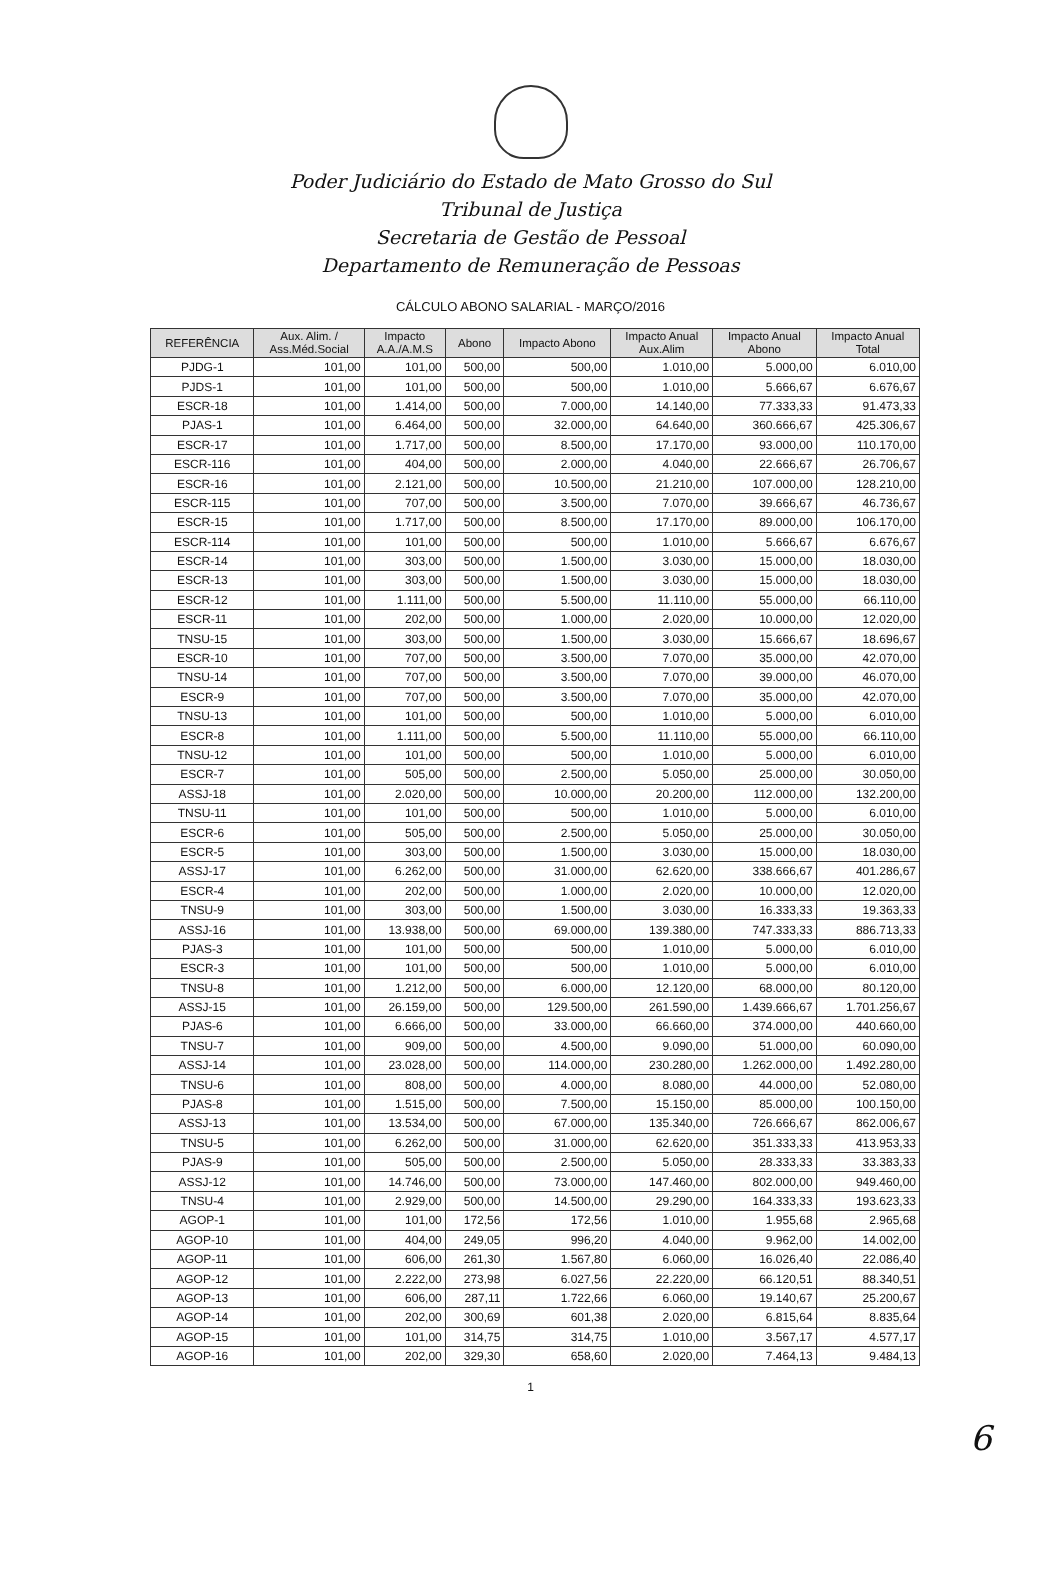Poder Judiciário do Estado de Mato Grosso do Sul
Tribunal de Justiça
Secretaria de Gestão de Pessoal
Departamento de Remuneração de Pessoas
CÁLCULO ABONO SALARIAL - MARÇO/2016
| REFERÊNCIA | Aux. Alim. / Ass.Méd.Social | Impacto A.A./A.M.S | Abono | Impacto Abono | Impacto Anual Aux.Alim | Impacto Anual Abono | Impacto Anual Total |
| --- | --- | --- | --- | --- | --- | --- | --- |
| PJDG-1 | 101,00 | 101,00 | 500,00 | 500,00 | 1.010,00 | 5.000,00 | 6.010,00 |
| PJDS-1 | 101,00 | 101,00 | 500,00 | 500,00 | 1.010,00 | 5.666,67 | 6.676,67 |
| ESCR-18 | 101,00 | 1.414,00 | 500,00 | 7.000,00 | 14.140,00 | 77.333,33 | 91.473,33 |
| PJAS-1 | 101,00 | 6.464,00 | 500,00 | 32.000,00 | 64.640,00 | 360.666,67 | 425.306,67 |
| ESCR-17 | 101,00 | 1.717,00 | 500,00 | 8.500,00 | 17.170,00 | 93.000,00 | 110.170,00 |
| ESCR-116 | 101,00 | 404,00 | 500,00 | 2.000,00 | 4.040,00 | 22.666,67 | 26.706,67 |
| ESCR-16 | 101,00 | 2.121,00 | 500,00 | 10.500,00 | 21.210,00 | 107.000,00 | 128.210,00 |
| ESCR-115 | 101,00 | 707,00 | 500,00 | 3.500,00 | 7.070,00 | 39.666,67 | 46.736,67 |
| ESCR-15 | 101,00 | 1.717,00 | 500,00 | 8.500,00 | 17.170,00 | 89.000,00 | 106.170,00 |
| ESCR-114 | 101,00 | 101,00 | 500,00 | 500,00 | 1.010,00 | 5.666,67 | 6.676,67 |
| ESCR-14 | 101,00 | 303,00 | 500,00 | 1.500,00 | 3.030,00 | 15.000,00 | 18.030,00 |
| ESCR-13 | 101,00 | 303,00 | 500,00 | 1.500,00 | 3.030,00 | 15.000,00 | 18.030,00 |
| ESCR-12 | 101,00 | 1.111,00 | 500,00 | 5.500,00 | 11.110,00 | 55.000,00 | 66.110,00 |
| ESCR-11 | 101,00 | 202,00 | 500,00 | 1.000,00 | 2.020,00 | 10.000,00 | 12.020,00 |
| TNSU-15 | 101,00 | 303,00 | 500,00 | 1.500,00 | 3.030,00 | 15.666,67 | 18.696,67 |
| ESCR-10 | 101,00 | 707,00 | 500,00 | 3.500,00 | 7.070,00 | 35.000,00 | 42.070,00 |
| TNSU-14 | 101,00 | 707,00 | 500,00 | 3.500,00 | 7.070,00 | 39.000,00 | 46.070,00 |
| ESCR-9 | 101,00 | 707,00 | 500,00 | 3.500,00 | 7.070,00 | 35.000,00 | 42.070,00 |
| TNSU-13 | 101,00 | 101,00 | 500,00 | 500,00 | 1.010,00 | 5.000,00 | 6.010,00 |
| ESCR-8 | 101,00 | 1.111,00 | 500,00 | 5.500,00 | 11.110,00 | 55.000,00 | 66.110,00 |
| TNSU-12 | 101,00 | 101,00 | 500,00 | 500,00 | 1.010,00 | 5.000,00 | 6.010,00 |
| ESCR-7 | 101,00 | 505,00 | 500,00 | 2.500,00 | 5.050,00 | 25.000,00 | 30.050,00 |
| ASSJ-18 | 101,00 | 2.020,00 | 500,00 | 10.000,00 | 20.200,00 | 112.000,00 | 132.200,00 |
| TNSU-11 | 101,00 | 101,00 | 500,00 | 500,00 | 1.010,00 | 5.000,00 | 6.010,00 |
| ESCR-6 | 101,00 | 505,00 | 500,00 | 2.500,00 | 5.050,00 | 25.000,00 | 30.050,00 |
| ESCR-5 | 101,00 | 303,00 | 500,00 | 1.500,00 | 3.030,00 | 15.000,00 | 18.030,00 |
| ASSJ-17 | 101,00 | 6.262,00 | 500,00 | 31.000,00 | 62.620,00 | 338.666,67 | 401.286,67 |
| ESCR-4 | 101,00 | 202,00 | 500,00 | 1.000,00 | 2.020,00 | 10.000,00 | 12.020,00 |
| TNSU-9 | 101,00 | 303,00 | 500,00 | 1.500,00 | 3.030,00 | 16.333,33 | 19.363,33 |
| ASSJ-16 | 101,00 | 13.938,00 | 500,00 | 69.000,00 | 139.380,00 | 747.333,33 | 886.713,33 |
| PJAS-3 | 101,00 | 101,00 | 500,00 | 500,00 | 1.010,00 | 5.000,00 | 6.010,00 |
| ESCR-3 | 101,00 | 101,00 | 500,00 | 500,00 | 1.010,00 | 5.000,00 | 6.010,00 |
| TNSU-8 | 101,00 | 1.212,00 | 500,00 | 6.000,00 | 12.120,00 | 68.000,00 | 80.120,00 |
| ASSJ-15 | 101,00 | 26.159,00 | 500,00 | 129.500,00 | 261.590,00 | 1.439.666,67 | 1.701.256,67 |
| PJAS-6 | 101,00 | 6.666,00 | 500,00 | 33.000,00 | 66.660,00 | 374.000,00 | 440.660,00 |
| TNSU-7 | 101,00 | 909,00 | 500,00 | 4.500,00 | 9.090,00 | 51.000,00 | 60.090,00 |
| ASSJ-14 | 101,00 | 23.028,00 | 500,00 | 114.000,00 | 230.280,00 | 1.262.000,00 | 1.492.280,00 |
| TNSU-6 | 101,00 | 808,00 | 500,00 | 4.000,00 | 8.080,00 | 44.000,00 | 52.080,00 |
| PJAS-8 | 101,00 | 1.515,00 | 500,00 | 7.500,00 | 15.150,00 | 85.000,00 | 100.150,00 |
| ASSJ-13 | 101,00 | 13.534,00 | 500,00 | 67.000,00 | 135.340,00 | 726.666,67 | 862.006,67 |
| TNSU-5 | 101,00 | 6.262,00 | 500,00 | 31.000,00 | 62.620,00 | 351.333,33 | 413.953,33 |
| PJAS-9 | 101,00 | 505,00 | 500,00 | 2.500,00 | 5.050,00 | 28.333,33 | 33.383,33 |
| ASSJ-12 | 101,00 | 14.746,00 | 500,00 | 73.000,00 | 147.460,00 | 802.000,00 | 949.460,00 |
| TNSU-4 | 101,00 | 2.929,00 | 500,00 | 14.500,00 | 29.290,00 | 164.333,33 | 193.623,33 |
| AGOP-1 | 101,00 | 101,00 | 172,56 | 172,56 | 1.010,00 | 1.955,68 | 2.965,68 |
| AGOP-10 | 101,00 | 404,00 | 249,05 | 996,20 | 4.040,00 | 9.962,00 | 14.002,00 |
| AGOP-11 | 101,00 | 606,00 | 261,30 | 1.567,80 | 6.060,00 | 16.026,40 | 22.086,40 |
| AGOP-12 | 101,00 | 2.222,00 | 273,98 | 6.027,56 | 22.220,00 | 66.120,51 | 88.340,51 |
| AGOP-13 | 101,00 | 606,00 | 287,11 | 1.722,66 | 6.060,00 | 19.140,67 | 25.200,67 |
| AGOP-14 | 101,00 | 202,00 | 300,69 | 601,38 | 2.020,00 | 6.815,64 | 8.835,64 |
| AGOP-15 | 101,00 | 101,00 | 314,75 | 314,75 | 1.010,00 | 3.567,17 | 4.577,17 |
| AGOP-16 | 101,00 | 202,00 | 329,30 | 658,60 | 2.020,00 | 7.464,13 | 9.484,13 |
1
6